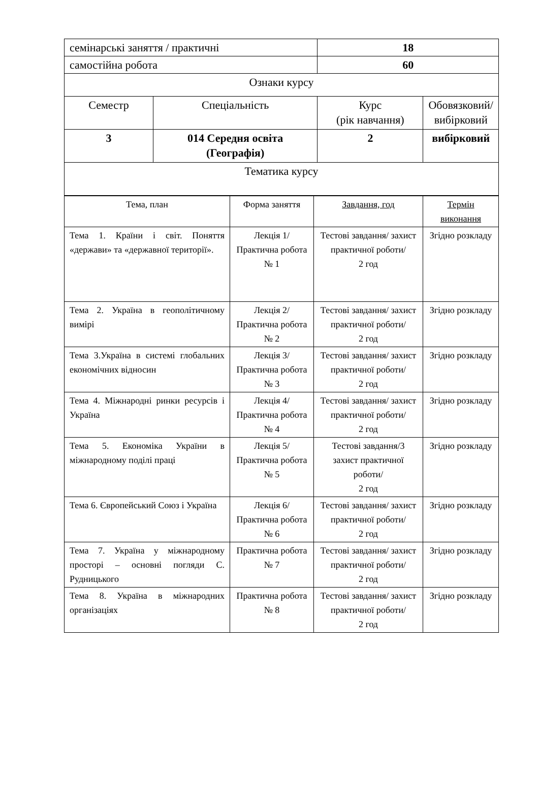| семінарські заняття / практичні | | 18 | |
| самостійна робота | | 60 | |
| Ознаки курсу | | | |
| Семестр | Спеціальність | Курс (рік навчання) | Обовязковий/ вибірковий |
| 3 | 014 Середня освіта (Географія) | 2 | вибірковий |
| Тематика курсу | | | |
| Тема, план | Форма заняття | Завдання, год | Термін виконання |
| --- | --- | --- | --- |
| Тема 1. Країни і світ. Поняття «держави» та «державної території». | Лекція 1/ Практична робота № 1 | Тестові завдання/ захист практичної роботи/ 2 год | Згідно розкладу |
| Тема 2. Україна в геополітичному вимірі | Лекція 2/ Практична робота № 2 | Тестові завдання/ захист практичної роботи/ 2 год | Згідно розкладу |
| Тема 3.Україна в системі глобальних економічних відносин | Лекція 3/ Практична робота № 3 | Тестові завдання/ захист практичної роботи/ 2 год | Згідно розкладу |
| Тема 4. Міжнародні ринки ресурсів і Україна | Лекція 4/ Практична робота № 4 | Тестові завдання/ захист практичної роботи/ 2 год | Згідно розкладу |
| Тема 5. Економіка України в міжнародному поділі праці | Лекція 5/ Практична робота № 5 | Тестові завдання/3 захист практичної роботи/ 2 год | Згідно розкладу |
| Тема 6. Європейський Союз і Україна | Лекція 6/ Практична робота № 6 | Тестові завдання/ захист практичної роботи/ 2 год | Згідно розкладу |
| Тема 7. Україна у міжнародному просторі – основні погляди С. Рудницького | Практична робота № 7 | Тестові завдання/ захист практичної роботи/ 2 год | Згідно розкладу |
| Тема 8. Україна в міжнародних організаціях | Практична робота № 8 | Тестові завдання/ захист практичної роботи/ 2 год | Згідно розкладу |